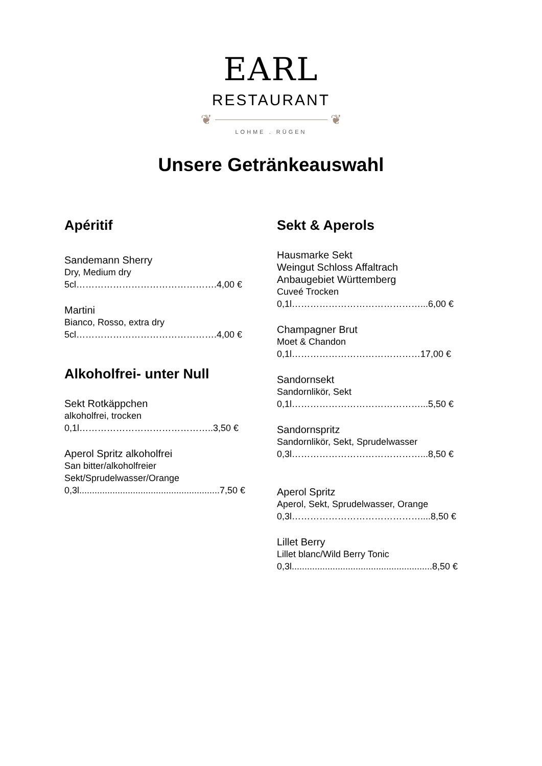EARL
RESTAURANT
❦ ❦
LOHME . RÜGEN
Unsere Getränkeauswahl
Apéritif
Sandemann Sherry
Dry, Medium dry
5cl……………………………………….4,00 €
Martini
Bianco, Rosso, extra dry
5cl……………………………………….4,00 €
Alkoholfrei- unter Null
Sekt Rotkäppchen
alkoholfrei, trocken
0,1l……………………………………..3,50 €
Aperol Spritz alkoholfrei
San bitter/alkoholfreier
Sekt/Sprudelwasser/Orange
0,3l.......................................................7,50 €
Sekt & Aperols
Hausmarke Sekt
Weingut Schloss Affaltrach
Anbaugebiet Württemberg
Cuveé Trocken
0,1l……………………………………...6,00 €
Champagner Brut
Moet & Chandon
0,1l……………………………………17,00 €
Sandornsekt
Sandornlikör, Sekt
0,1l……………………………………...5,50 €
Sandornspritz
Sandornlikör, Sekt, Sprudelwasser
0,3l……………………………………...8,50 €
Aperol Spritz
Aperol, Sekt, Sprudelwasser, Orange
0,3l……………………………………....8,50 €
Lillet Berry
Lillet blanc/Wild Berry Tonic
0,3l.......................................................8,50 €